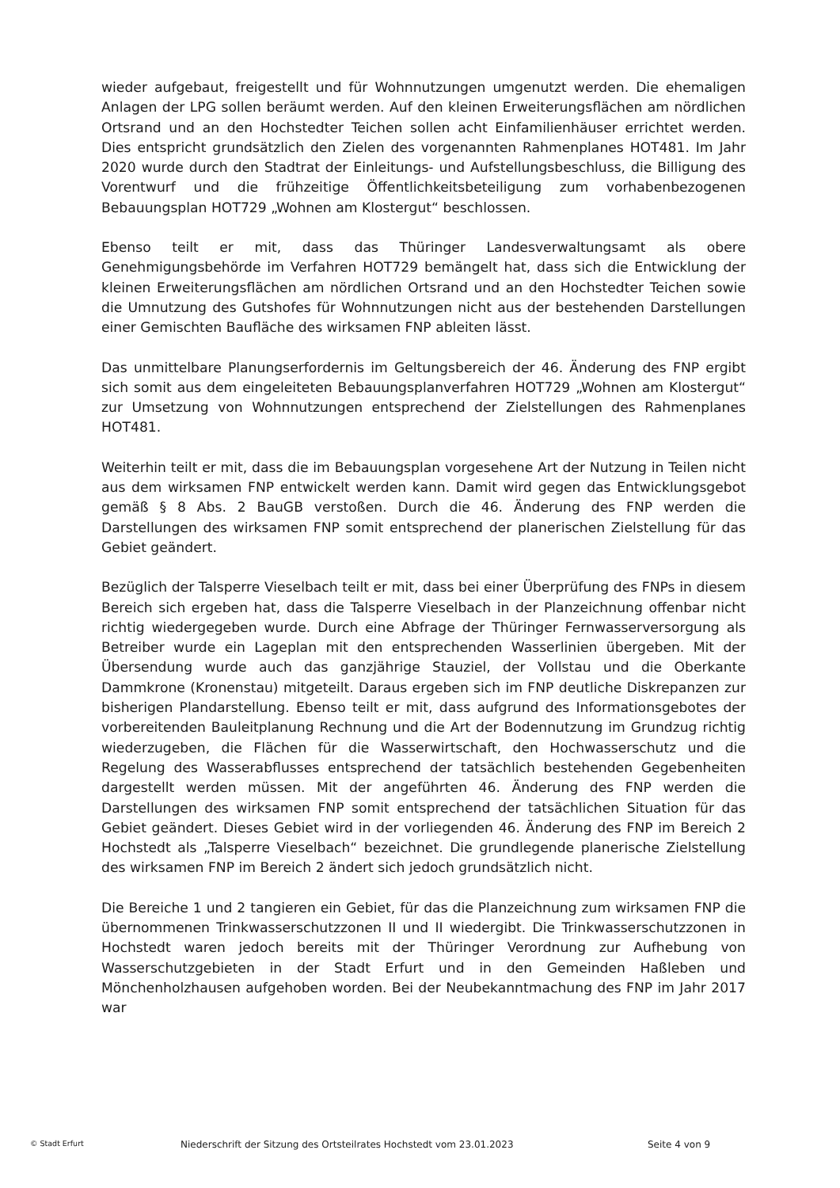wieder aufgebaut, freigestellt und für Wohnnutzungen umgenutzt werden. Die ehemaligen Anlagen der LPG sollen beräumt werden. Auf den kleinen Erweiterungsflächen am nördlichen Ortsrand und an den Hochstedter Teichen sollen acht Einfamilienhäuser errichtet werden. Dies entspricht grundsätzlich den Zielen des vorgenannten Rahmenplanes HOT481. Im Jahr 2020 wurde durch den Stadtrat der Einleitungs- und Aufstellungsbeschluss, die Billigung des Vorentwurf und die frühzeitige Öffentlichkeitsbeteiligung zum vorhabenbezogenen Bebauungsplan HOT729 „Wohnen am Klostergut“ beschlossen.
Ebenso teilt er mit, dass das Thüringer Landesverwaltungsamt als obere Genehmigungsbehörde im Verfahren HOT729 bemängelt hat, dass sich die Entwicklung der kleinen Erweiterungsflächen am nördlichen Ortsrand und an den Hochstedter Teichen sowie die Umnutzung des Gutshofes für Wohnnutzungen nicht aus der bestehenden Darstellungen einer Gemischten Baufläche des wirksamen FNP ableiten lässt.
Das unmittelbare Planungserfordernis im Geltungsbereich der 46. Änderung des FNP ergibt sich somit aus dem eingeleiteten Bebauungsplanverfahren HOT729 „Wohnen am Klostergut“ zur Umsetzung von Wohnnutzungen entsprechend der Zielstellungen des Rahmenplanes HOT481.
Weiterhin teilt er mit, dass die im Bebauungsplan vorgesehene Art der Nutzung in Teilen nicht aus dem wirksamen FNP entwickelt werden kann. Damit wird gegen das Entwicklungsgebot gemäß § 8 Abs. 2 BauGB verstoßen. Durch die 46. Änderung des FNP werden die Darstellungen des wirksamen FNP somit entsprechend der planerischen Zielstellung für das Gebiet geändert.
Bezüglich der Talsperre Vieselbach teilt er mit, dass bei einer Überprüfung des FNPs in diesem Bereich sich ergeben hat, dass die Talsperre Vieselbach in der Planzeichnung offenbar nicht richtig wiedergegeben wurde. Durch eine Abfrage der Thüringer Fernwasserversorgung als Betreiber wurde ein Lageplan mit den entsprechenden Wasserlinien übergeben. Mit der Übersendung wurde auch das ganzjährige Stauziel, der Vollstau und die Oberkante Dammkrone (Kronenstau) mitgeteilt. Daraus ergeben sich im FNP deutliche Diskrepanzen zur bisherigen Plandarstellung. Ebenso teilt er mit, dass aufgrund des Informationsgebotes der vorbereitenden Bauleitplanung Rechnung und die Art der Bodennutzung im Grundzug richtig wiederzugeben, die Flächen für die Wasserwirtschaft, den Hochwasserschutz und die Regelung des Wasserabflusses entsprechend der tatsächlich bestehenden Gegebenheiten dargestellt werden müssen. Mit der angeführten 46. Änderung des FNP werden die Darstellungen des wirksamen FNP somit entsprechend der tatsächlichen Situation für das Gebiet geändert. Dieses Gebiet wird in der vorliegenden 46. Änderung des FNP im Bereich 2 Hochstedt als „Talsperre Vieselbach“ bezeichnet. Die grundlegende planerische Zielstellung des wirksamen FNP im Bereich 2 ändert sich jedoch grundsätzlich nicht.
Die Bereiche 1 und 2 tangieren ein Gebiet, für das die Planzeichnung zum wirksamen FNP die übernommenen Trinkwasserschutzzonen II und II wiedergibt. Die Trinkwasserschutzzonen in Hochstedt waren jedoch bereits mit der Thüringer Verordnung zur Aufhebung von Wasserschutzgebieten in der Stadt Erfurt und in den Gemeinden Haßleben und Mönchenholzhausen aufgehoben worden. Bei der Neubekanntmachung des FNP im Jahr 2017 war
© Stadt Erfurt Niederschrift der Sitzung des Ortsteilrates Hochstedt vom 23.01.2023 Seite 4 von 9